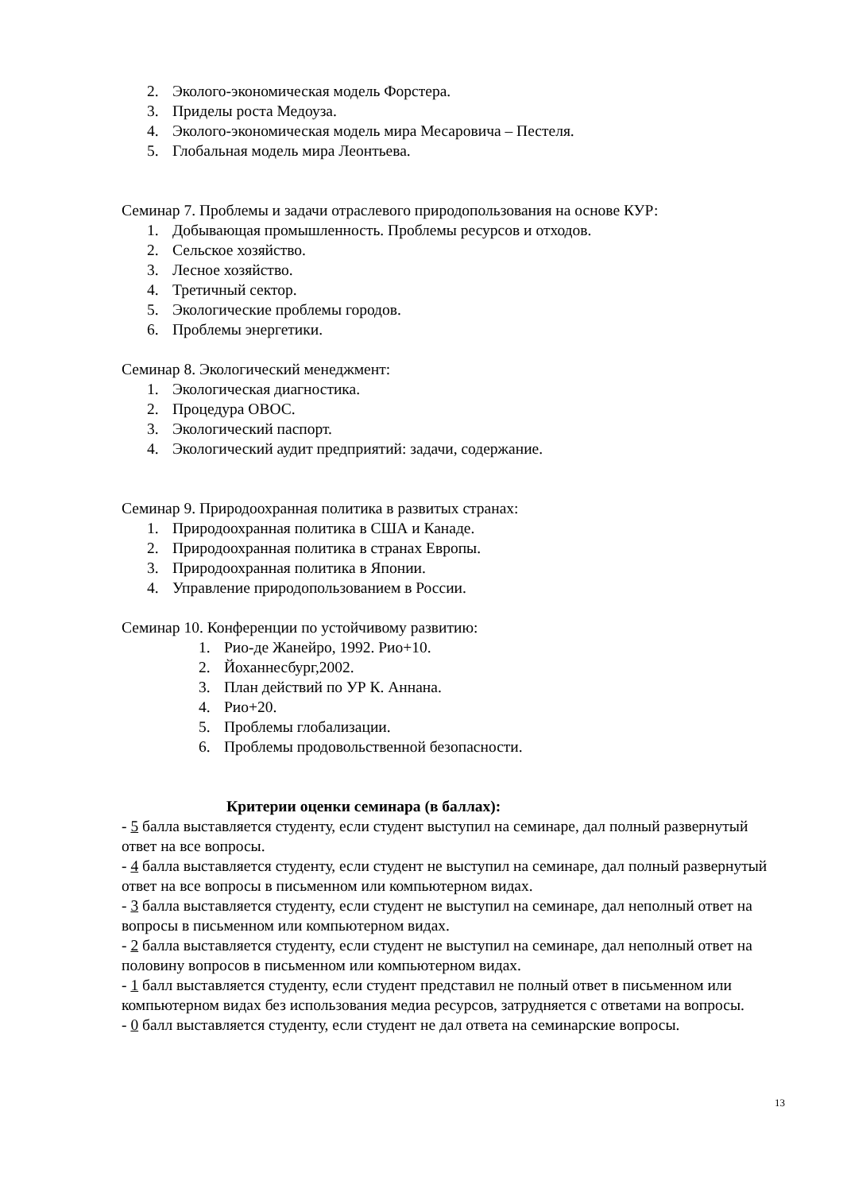2. Эколого-экономическая модель Форстера.
3. Приделы роста Медоуза.
4. Эколого-экономическая модель мира Месаровича – Пестеля.
5. Глобальная модель мира Леонтьева.
Семинар 7. Проблемы и задачи отраслевого природопользования на основе КУР:
1. Добывающая промышленность. Проблемы ресурсов и отходов.
2. Сельское хозяйство.
3. Лесное хозяйство.
4. Третичный сектор.
5. Экологические проблемы городов.
6. Проблемы энергетики.
Семинар 8. Экологический менеджмент:
1. Экологическая диагностика.
2. Процедура ОВОС.
3. Экологический паспорт.
4. Экологический аудит предприятий: задачи, содержание.
Семинар 9. Природоохранная политика в развитых странах:
1. Природоохранная политика в США и Канаде.
2. Природоохранная политика в странах Европы.
3. Природоохранная политика в Японии.
4. Управление природопользованием в России.
Семинар 10. Конференции по устойчивому развитию:
1. Рио-де Жанейро, 1992. Рио+10.
2. Йоханнесбург,2002.
3. План действий по УР К. Аннана.
4. Рио+20.
5. Проблемы глобализации.
6. Проблемы продовольственной безопасности.
Критерии оценки семинара (в баллах):
- 5 балла выставляется студенту, если студент выступил на семинаре, дал полный развернутый ответ на все вопросы.
- 4 балла выставляется студенту, если студент не выступил на семинаре, дал полный развернутый ответ на все вопросы в письменном или компьютерном видах.
- 3 балла выставляется студенту, если студент не выступил на семинаре, дал неполный ответ на вопросы в письменном или компьютерном видах.
- 2 балла выставляется студенту, если студент не выступил на семинаре, дал неполный ответ на половину вопросов в письменном или компьютерном видах.
- 1 балл выставляется студенту, если студент представил не полный ответ в письменном или компьютерном видах без использования медиа ресурсов, затрудняется с ответами на вопросы.
- 0 балл выставляется студенту, если студент не дал ответа на семинарские вопросы.
13